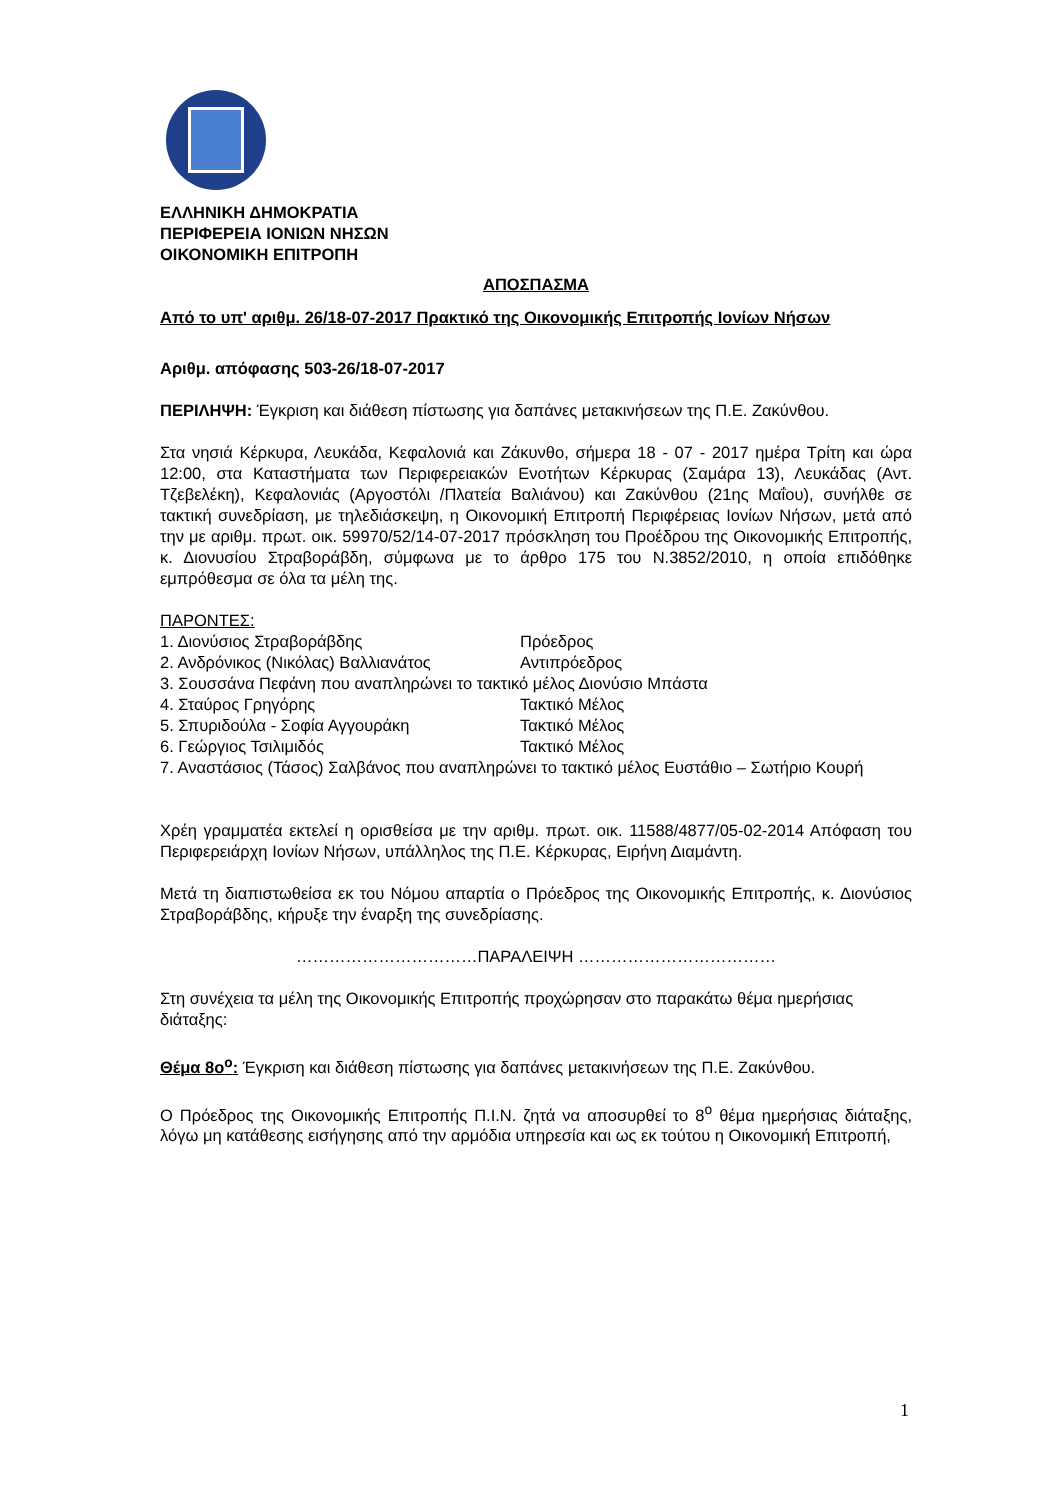ΕΛΛΗΝΙΚΗ ΔΗΜΟΚΡΑΤΙΑ
ΠΕΡΙΦΕΡΕΙΑ ΙΟΝΙΩΝ ΝΗΣΩΝ
ΟΙΚΟΝΟΜΙΚΗ ΕΠΙΤΡΟΠΗ
ΑΠΟΣΠΑΣΜΑ
Από το υπ' αριθμ. 26/18-07-2017 Πρακτικό της Οικονομικής Επιτροπής Ιονίων Νήσων
Αριθμ. απόφασης 503-26/18-07-2017
ΠΕΡΙΛΗΨΗ: Έγκριση και διάθεση πίστωσης για δαπάνες μετακινήσεων της Π.Ε. Ζακύνθου.
Στα νησιά Κέρκυρα, Λευκάδα, Κεφαλονιά και Ζάκυνθο, σήμερα 18 - 07 - 2017 ημέρα Τρίτη και ώρα 12:00, στα Καταστήματα των Περιφερειακών Ενοτήτων Κέρκυρας (Σαμάρα 13), Λευκάδας (Αντ. Τζεβελέκη), Κεφαλονιάς (Αργοστόλι /Πλατεία Βαλιάνου) και Ζακύνθου (21ης Μαΐου), συνήλθε σε τακτική συνεδρίαση, με τηλεδιάσκεψη, η Οικονομική Επιτροπή Περιφέρειας Ιονίων Νήσων, μετά από την με αριθμ. πρωτ. οικ. 59970/52/14-07-2017 πρόσκληση του Προέδρου της Οικονομικής Επιτροπής, κ. Διονυσίου Στραβοράβδη, σύμφωνα με το άρθρο 175 του Ν.3852/2010, η οποία επιδόθηκε εμπρόθεσμα σε όλα τα μέλη της.
ΠΑΡΟΝΤΕΣ:
1. Διονύσιος Στραβοράβδης Πρόεδρος
2. Ανδρόνικος (Νικόλας) Βαλλιανάτος Αντιπρόεδρος
3. Σουσσάνα Πεφάνη που αναπληρώνει το τακτικό μέλος Διονύσιο Μπάστα
4. Σταύρος Γρηγόρης Τακτικό Μέλος
5. Σπυριδούλα - Σοφία Αγγουράκη Τακτικό Μέλος
6. Γεώργιος Τσιλιμιδός Τακτικό Μέλος
7. Αναστάσιος (Τάσος) Σαλβάνος που αναπληρώνει το τακτικό μέλος Ευστάθιο – Σωτήριο Κουρή
Χρέη γραμματέα εκτελεί η ορισθείσα με την αριθμ. πρωτ. οικ. 11588/4877/05-02-2014 Απόφαση του Περιφερειάρχη Ιονίων Νήσων, υπάλληλος της Π.Ε. Κέρκυρας, Ειρήνη Διαμάντη.
Μετά τη διαπιστωθείσα εκ του Νόμου απαρτία ο Πρόεδρος της Οικονομικής Επιτροπής, κ. Διονύσιος Στραβοράβδης, κήρυξε την έναρξη της συνεδρίασης.
……………………………ΠΑΡΑΛΕΙΨΗ ………………………………
Στη συνέχεια τα μέλη της Οικονομικής Επιτροπής προχώρησαν στο παρακάτω θέμα ημερήσιας διάταξης:
Θέμα 8ο<sup>ο</sup>: Έγκριση και διάθεση πίστωσης για δαπάνες μετακινήσεων της Π.Ε. Ζακύνθου.
Ο Πρόεδρος της Οικονομικής Επιτροπής Π.Ι.Ν. ζητά να αποσυρθεί το 8<sup>ο</sup> θέμα ημερήσιας διάταξης, λόγω μη κατάθεσης εισήγησης από την αρμόδια υπηρεσία και ως εκ τούτου η Οικονομική Επιτροπή,
1